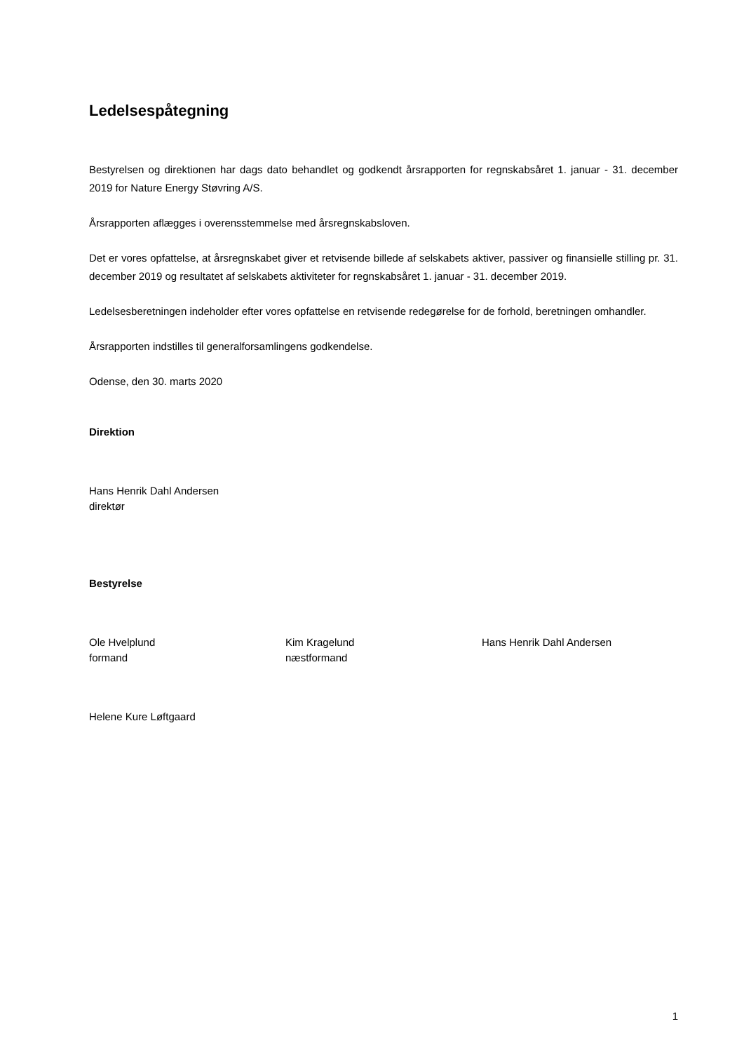Ledelsespåtegning
Bestyrelsen og direktionen har dags dato behandlet og godkendt årsrapporten for regnskabsåret 1. januar - 31. december 2019 for Nature Energy Støvring A/S.
Årsrapporten aflægges i overensstemmelse med årsregnskabsloven.
Det er vores opfattelse, at årsregnskabet giver et retvisende billede af selskabets aktiver, passiver og finansielle stilling pr. 31. december 2019 og resultatet af selskabets aktiviteter for regnskabsåret 1. januar - 31. december 2019.
Ledelsesberetningen indeholder efter vores opfattelse en retvisende redegørelse for de forhold, beretningen omhandler.
Årsrapporten indstilles til generalforsamlingens godkendelse.
Odense, den 30. marts 2020
Direktion
Hans Henrik Dahl Andersen
direktør
Bestyrelse
Ole Hvelplund
formand
Kim Kragelund
næstformand
Hans Henrik Dahl Andersen
Helene Kure Løftgaard
1